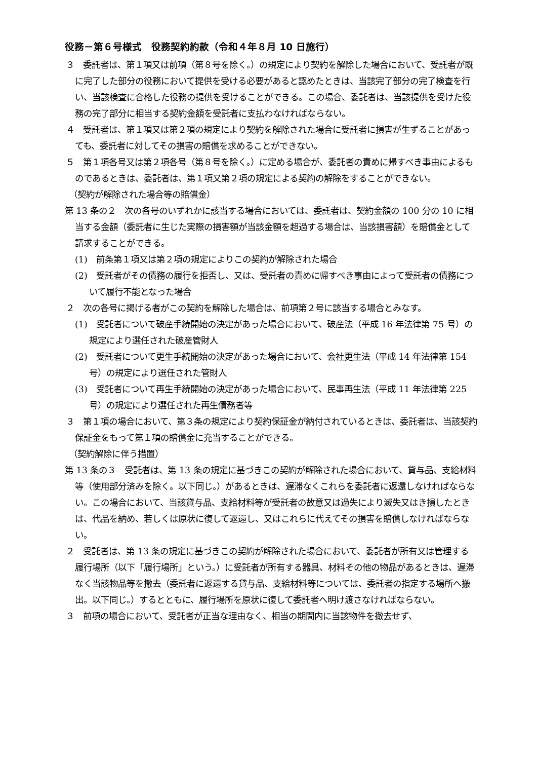役務－第６号様式　役務契約約款（令和４年８月 10 日施行）
３　委託者は、第１項又は前項（第８号を除く。）の規定により契約を解除した場合において、受託者が既に完了した部分の役務において提供を受ける必要があると認めたときは、当該完了部分の完了検査を行い、当該検査に合格した役務の提供を受けることができる。この場合、委託者は、当該提供を受けた役務の完了部分に相当する契約金額を受託者に支払わなければならない。
４　受託者は、第１項又は第２項の規定により契約を解除された場合に受託者に損害が生ずることがあっても、委託者に対してその損害の賠償を求めることができない。
５　第１項各号又は第２項各号（第８号を除く。）に定める場合が、委託者の責めに帰すべき事由によるものであるときは、委託者は、第１項又第２項の規定による契約の解除をすることができない。
（契約が解除された場合等の賠償金）
第 13 条の２　次の各号のいずれかに該当する場合においては、委託者は、契約金額の 100 分の 10 に相当する金額（委託者に生じた実際の損害額が当該金額を超過する場合は、当該損害額）を賠償金として請求することができる。
(1)　前条第１項又は第２項の規定によりこの契約が解除された場合
(2)　受託者がその債務の履行を拒否し、又は、受託者の責めに帰すべき事由によって受託者の債務について履行不能となった場合
２　次の各号に掲げる者がこの契約を解除した場合は、前項第２号に該当する場合とみなす。
(1)　受託者について破産手続開始の決定があった場合において、破産法（平成 16 年法律第 75 号）の規定により選任された破産管財人
(2)　受託者について更生手続開始の決定があった場合において、会社更生法（平成 14 年法律第 154 号）の規定により選任された管財人
(3)　受託者について再生手続開始の決定があった場合において、民事再生法（平成 11 年法律第 225 号）の規定により選任された再生債務者等
３　第１項の場合において、第３条の規定により契約保証金が納付されているときは、委託者は、当該契約保証金をもって第１項の賠償金に充当することができる。
（契約解除に伴う措置）
第 13 条の３　受託者は、第 13 条の規定に基づきこの契約が解除された場合において、貸与品、支給材料等（使用部分済みを除く。以下同じ。）があるときは、遅滞なくこれらを委託者に返還しなければならない。この場合において、当該貸与品、支給材料等が受託者の故意又は過失により滅失又はき損したときは、代品を納め、若しくは原状に復して返還し、又はこれらに代えてその損害を賠償しなければならない。
２　受託者は、第 13 条の規定に基づきこの契約が解除された場合において、委託者が所有又は管理する履行場所（以下「履行場所」という。）に受託者が所有する器具、材料その他の物品があるときは、遅滞なく当該物品等を撤去（委託者に返還する貸与品、支給材料等については、委託者の指定する場所へ搬出。以下同じ。）するとともに、履行場所を原状に復して委託者へ明け渡さなければならない。
３　前項の場合において、受託者が正当な理由なく、相当の期間内に当該物件を撤去せず、